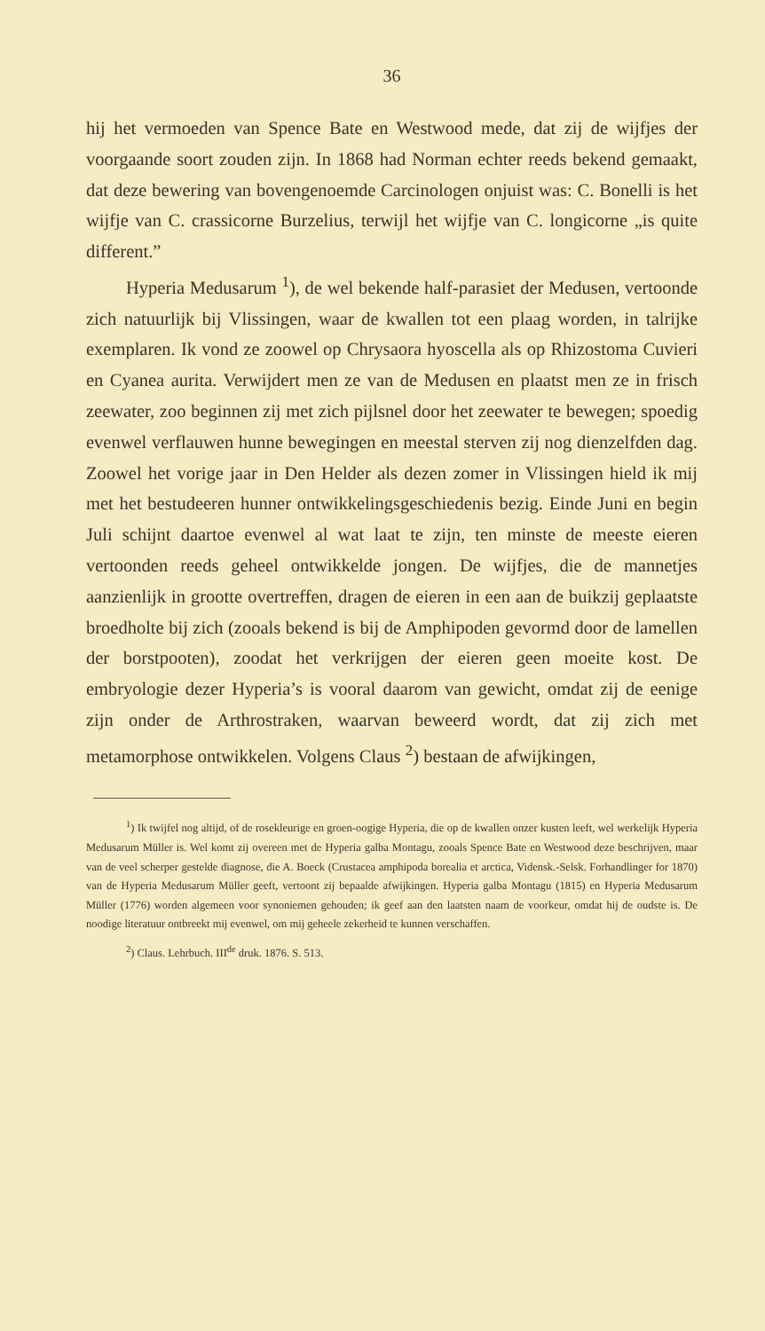36
hij het vermoeden van Spence Bate en Westwood mede, dat zij de wijfjes der voorgaande soort zouden zijn. In 1868 had Norman echter reeds bekend gemaakt, dat deze bewering van bovengenoemde Carcinologen onjuist was: C. Bonelli is het wijfje van C. crassicorne Burzelius, terwijl het wijfje van C. longicorne „is quite different.”
Hyperia Medusarum <sup>1</sup>), de wel bekende half-parasiet der Medusen, vertoonde zich natuurlijk bij Vlissingen, waar de kwallen tot een plaag worden, in talrijke exemplaren. Ik vond ze zoowel op Chrysaora hyoscella als op Rhizostoma Cuvieri en Cyanea aurita. Verwijdert men ze van de Medusen en plaatst men ze in frisch zeewater, zoo beginnen zij met zich pijlsnel door het zeewater te bewegen; spoedig evenwel verflauwen hunne bewegingen en meestal sterven zij nog dienzelfden dag. Zoowel het vorige jaar in Den Helder als dezen zomer in Vlissingen hield ik mij met het bestudeeren hunner ontwikkelingsgeschiedenis bezig. Einde Juni en begin Juli schijnt daartoe evenwel al wat laat te zijn, ten minste de meeste eieren vertoonden reeds geheel ontwikkelde jongen. De wijfjes, die de mannetjes aanzienlijk in grootte overtreffen, dragen de eieren in een aan de buikzij geplaatste broedholte bij zich (zooals bekend is bij de Amphipoden gevormd door de lamellen der borstpooten), zoodat het verkrijgen der eieren geen moeite kost. De embryologie dezer Hyperia’s is vooral daarom van gewicht, omdat zij de eenige zijn onder de Arthrostraken, waarvan beweerd wordt, dat zij zich met metamorphose ontwikkelen. Volgens Claus <sup>2</sup>) bestaan de afwijkingen,
<sup>1</sup>) Ik twijfel nog altijd, of de rosekleurige en groen-oogige Hyperia, die op de kwallen onzer kusten leeft, wel werkelijk Hyperia Medusarum Müller is. Wel komt zij overeen met de Hyperia galba Montagu, zooals Spence Bate en Westwood deze beschrijven, maar van de veel scherper gestelde diagnose, die A. Boeck (Crustacea amphipoda borealia et arctica, Vidensk.-Selsk. Forhandlinger for 1870) van de Hyperia Medusarum Müller geeft, vertoont zij bepaalde afwijkingen. Hyperia galba Montagu (1815) en Hyperia Medusarum Müller (1776) worden algemeen voor synoniemen gehouden; ik geef aan den laatsten naam de voorkeur, omdat hij de oudste is. De noodige literatuur ontbreekt mij evenwel, om mij geheele zekerheid te kunnen verschaffen.
<sup>2</sup>) Claus. Lehrbuch. III<sup>de</sup> druk. 1876. S. 513.